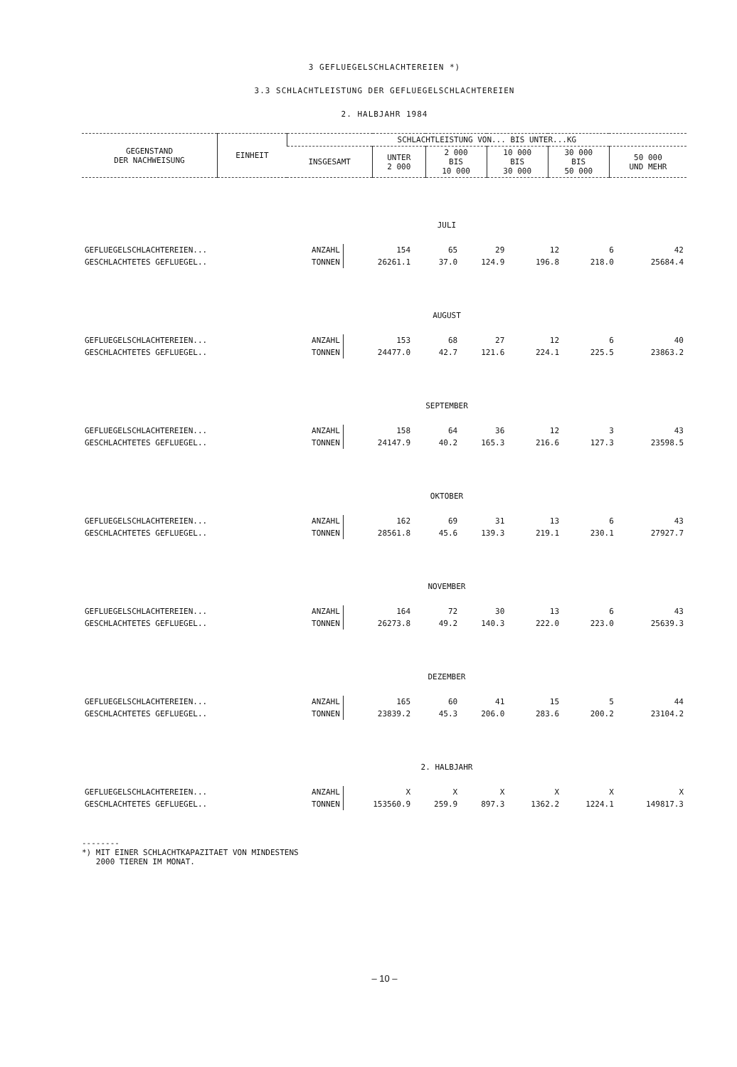3 GEFLUEGELSCHLACHTEREIEN *)
3.3 SCHLACHTLEISTUNG DER GEFLUEGELSCHLACHTEREIEN
2. HALBJAHR 1984
| GEGENSTAND DER NACHWEISUNG | EINHEIT | SCHLACHTLEISTUNG VON... BIS UNTER...KG | | | | | |
| --- | --- | --- | --- | --- | --- | --- | --- |
| | | INSGESAMT | UNTER 2 000 | 2 000 BIS 10 000 | 10 000 BIS 30 000 | 30 000 BIS 50 000 | 50 000 UND MEHR |
| JULI | | | | | | | |
| GEFLUEGELSCHLACHTEREIEN... | ANZAHL | 154 | 65 | 29 | 12 | 6 | 42 |
| GESCHLACHTETES GEFLUEGEL.. | TONNEN | 26261.1 | 37.0 | 124.9 | 196.8 | 218.0 | 25684.4 |
| AUGUST | | | | | | | |
| GEFLUEGELSCHLACHTEREIEN... | ANZAHL | 153 | 68 | 27 | 12 | 6 | 40 |
| GESCHLACHTETES GEFLUEGEL.. | TONNEN | 24477.0 | 42.7 | 121.6 | 224.1 | 225.5 | 23863.2 |
| SEPTEMBER | | | | | | | |
| GEFLUEGELSCHLACHTEREIEN... | ANZAHL | 158 | 64 | 36 | 12 | 3 | 43 |
| GESCHLACHTETES GEFLUEGEL.. | TONNEN | 24147.9 | 40.2 | 165.3 | 216.6 | 127.3 | 23598.5 |
| OKTOBER | | | | | | | |
| GEFLUEGELSCHLACHTEREIEN... | ANZAHL | 162 | 69 | 31 | 13 | 6 | 43 |
| GESCHLACHTETES GEFLUEGEL.. | TONNEN | 28561.8 | 45.6 | 139.3 | 219.1 | 230.1 | 27927.7 |
| NOVEMBER | | | | | | | |
| GEFLUEGELSCHLACHTEREIEN... | ANZAHL | 164 | 72 | 30 | 13 | 6 | 43 |
| GESCHLACHTETES GEFLUEGEL.. | TONNEN | 26273.8 | 49.2 | 140.3 | 222.0 | 223.0 | 25639.3 |
| DEZEMBER | | | | | | | |
| GEFLUEGELSCHLACHTEREIEN... | ANZAHL | 165 | 60 | 41 | 15 | 5 | 44 |
| GESCHLACHTETES GEFLUEGEL.. | TONNEN | 23839.2 | 45.3 | 206.0 | 283.6 | 200.2 | 23104.2 |
| 2. HALBJAHR | | | | | | | |
| GEFLUEGELSCHLACHTEREIEN... | ANZAHL | X | X | X | X | X | X |
| GESCHLACHTETES GEFLUEGEL.. | TONNEN | 153560.9 | 259.9 | 897.3 | 1362.2 | 1224.1 | 149817.3 |
--------
*) MIT EINER SCHLACHTKAPAZITAET VON MINDESTENS
2000 TIEREN IM MONAT.
– 10 –